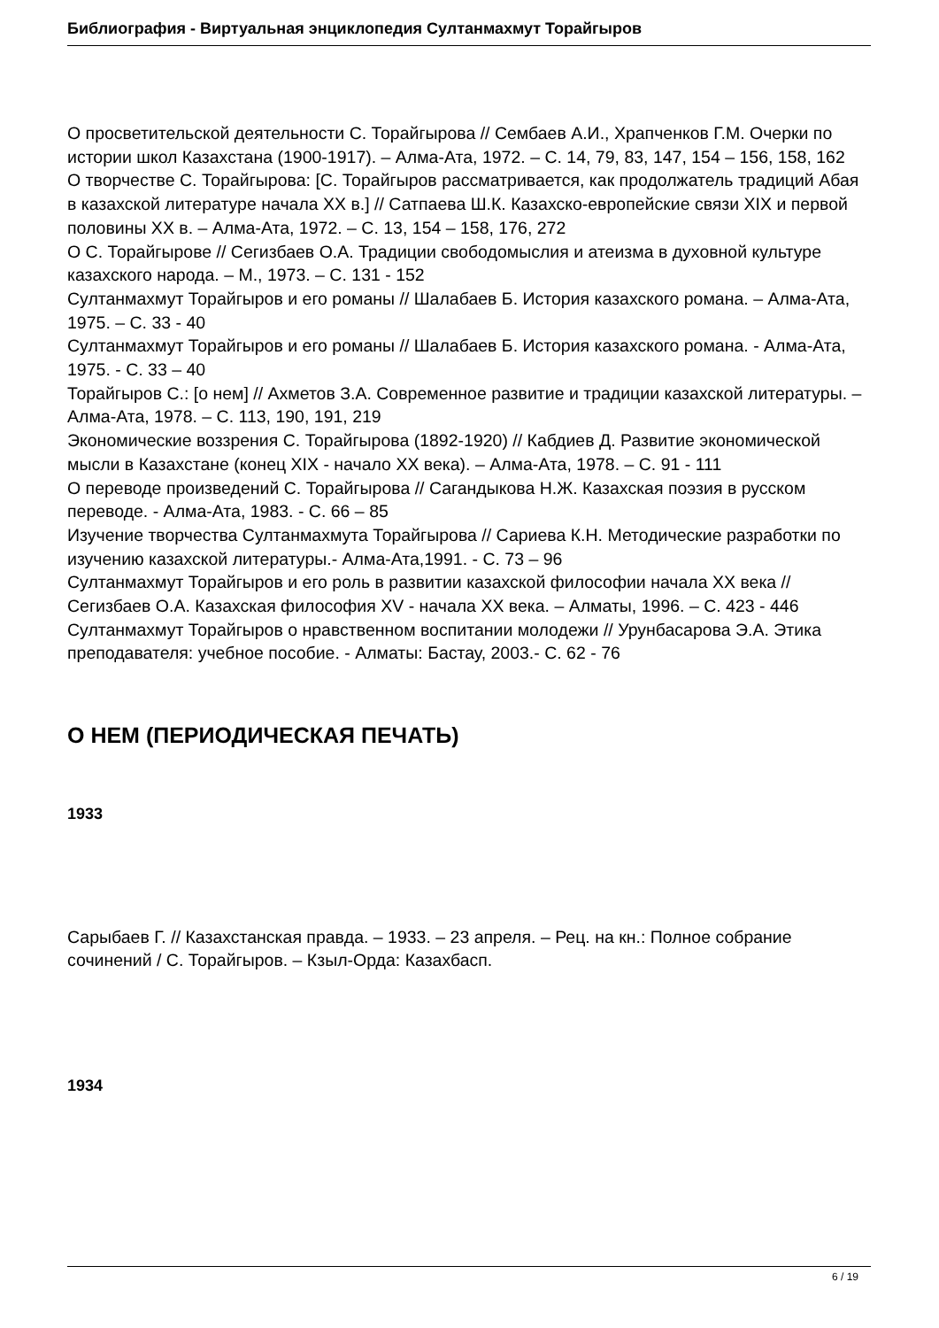Библиография - Виртуальная энциклопедия Султанмахмут Торайгыров
О просветительской деятельности С. Торайгырова // Сембаев А.И., Храпченков Г.М. Очерки по истории школ Казахстана (1900-1917). – Алма-Ата, 1972. – С. 14, 79, 83, 147, 154 – 156, 158, 162
О творчестве С. Торайгырова: [С. Торайгыров рассматривается, как продолжатель традиций Абая в казахской литературе начала XX в.] // Сатпаева Ш.К. Казахско-европейские связи XIX и первой половины XX в. – Алма-Ата, 1972. – С. 13, 154 – 158, 176, 272
О С. Торайгырове // Сегизбаев О.А. Традиции свободомыслия и атеизма в духовной культуре казахского народа. – М., 1973. – С. 131 - 152
Султанмахмут Торайгыров и его романы // Шалабаев Б. История казахского романа. – Алма-Ата, 1975. – С. 33 - 40
Султанмахмут Торайгыров и его романы // Шалабаев Б. История казахского романа. - Алма-Ата, 1975. - С. 33 – 40
Торайгыров С.: [о нем] // Ахметов З.А. Современное развитие и традиции казахской литературы. – Алма-Ата, 1978. – С. 113, 190, 191, 219
Экономические воззрения С. Торайгырова (1892-1920) // Кабдиев Д. Развитие экономической мысли в Казахстане (конец XIX - начало XX века). – Алма-Ата, 1978. – С. 91 - 111
О переводе произведений С. Торайгырова // Сагандыкова Н.Ж. Казахская поэзия в русском переводе. - Алма-Ата, 1983. - С. 66 – 85
Изучение творчества Султанмахмута Торайгырова // Сариева К.Н. Методические разработки по изучению казахской литературы.- Алма-Ата,1991. - С. 73 – 96
Султанмахмут Торайгыров и его роль в развитии казахской философии начала XX века // Сегизбаев О.А. Казахская философия XV - начала XX века. – Алматы, 1996. – С. 423 - 446
Султанмахмут Торайгыров о нравственном воспитании молодежи // Урунбасарова Э.А. Этика преподавателя: учебное пособие. - Алматы: Бастау, 2003.- С. 62 - 76
О НЕМ (ПЕРИОДИЧЕСКАЯ ПЕЧАТЬ)
1933
Сарыбаев Г. // Казахстанская правда. – 1933. – 23 апреля. – Рец. на кн.: Полное собрание сочинений / С. Торайгыров. – Кзыл-Орда: Казахбасп.
1934
6 / 19